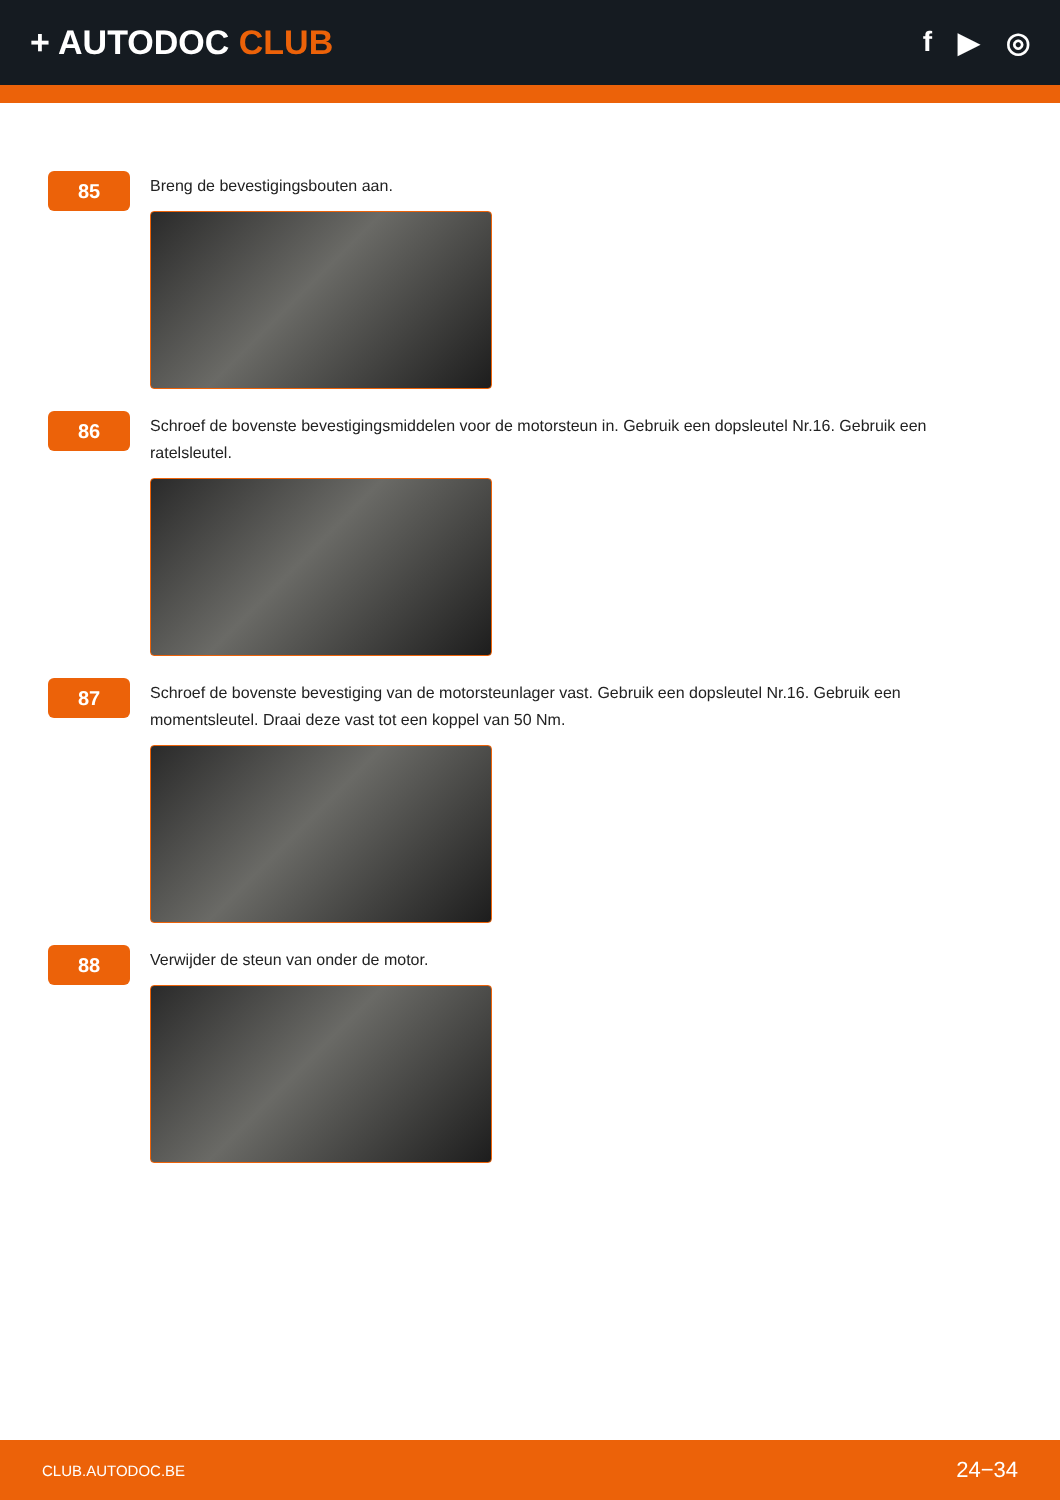+ AUTODOC CLUB
f ▶ ◎
85
Breng de bevestigingsbouten aan.
86
Schroef de bovenste bevestigingsmiddelen voor de motorsteun in. Gebruik een dopsleutel Nr.16. Gebruik een ratelsleutel.
87
Schroef de bovenste bevestiging van de motorsteunlager vast. Gebruik een dopsleutel Nr.16. Gebruik een momentsleutel. Draai deze vast tot een koppel van 50 Nm.
88
Verwijder de steun van onder de motor.
CLUB.AUTODOC.BE 24−34